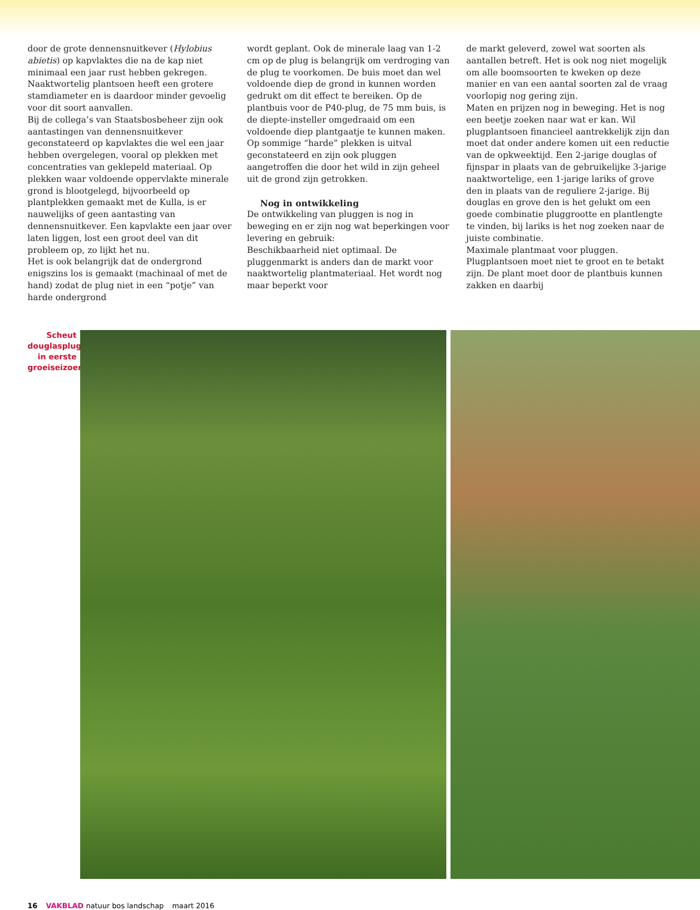door de grote dennensnuitkever (Hylobius abietis) op kapvlaktes die na de kap niet minimaal een jaar rust hebben gekregen. Naaktwortelig plantsoen heeft een grotere stamdiameter en is daardoor minder gevoelig voor dit soort aanvallen.
Bij de collega’s van Staatsbosbeheer zijn ook aantastingen van dennensnuitkever geconstateerd op kapvlaktes die wel een jaar hebben overgelegen, vooral op plekken met concentraties van geklepeld materiaal. Op plekken waar voldoende oppervlakte minerale grond is blootgelegd, bijvoorbeeld op plantplekken gemaakt met de Kulla, is er nauwelijks of geen aantasting van dennensnuitkever. Een kapvlakte een jaar over laten liggen, lost een groot deel van dit probleem op, zo lijkt het nu.
Het is ook belangrijk dat de ondergrond enigszins los is gemaakt (machinaal of met de hand) zodat de plug niet in een “potje” van harde ondergrond
wordt geplant. Ook de minerale laag van 1-2 cm op de plug is belangrijk om verdroging van de plug te voorkomen. De buis moet dan wel voldoende diep de grond in kunnen worden gedrukt om dit effect te bereiken. Op de plantbuis voor de P40-plug, de 75 mm buis, is de diepte-insteller omgedraaid om een voldoende diep plantgaatje te kunnen maken. Op sommige “harde” plekken is uitval geconstateerd en zijn ook pluggen aangetroffen die door het wild in zijn geheel uit de grond zijn getrokken.
Nog in ontwikkeling
De ontwikkeling van pluggen is nog in beweging en er zijn nog wat beperkingen voor levering en gebruik:
Beschikbaarheid niet optimaal. De pluggenmarkt is anders dan de markt voor naaktwortelig plantmateriaal. Het wordt nog maar beperkt voor
de markt geleverd, zowel wat soorten als aantallen betreft. Het is ook nog niet mogelijk om alle boomsoorten te kweken op deze manier en van een aantal soorten zal de vraag voorlopig nog gering zijn.
Maten en prijzen nog in beweging. Het is nog een beetje zoeken naar wat er kan. Wil plugplantsoen financieel aantrekkelijk zijn dan moet dat onder andere komen uit een reductie van de opkweektijd. Een 2-jarige douglas of fijnspar in plaats van de gebruikelijke 3-jarige naaktwortelige, een 1-jarige lariks of grove den in plaats van de reguliere 2-jarige. Bij douglas en grove den is het gelukt om een goede combinatie pluggrootte en plantlengte te vinden, bij lariks is het nog zoeken naar de juiste combinatie.
Maximale plantmaat voor pluggen. Plugplantsoen moet niet te groot en te betakt zijn. De plant moet door de plantbuis kunnen zakken en daarbij
Scheut douglasplug in eerste groeiseizoen.
16 VAKBLAD natuur bos landschap maart 2016